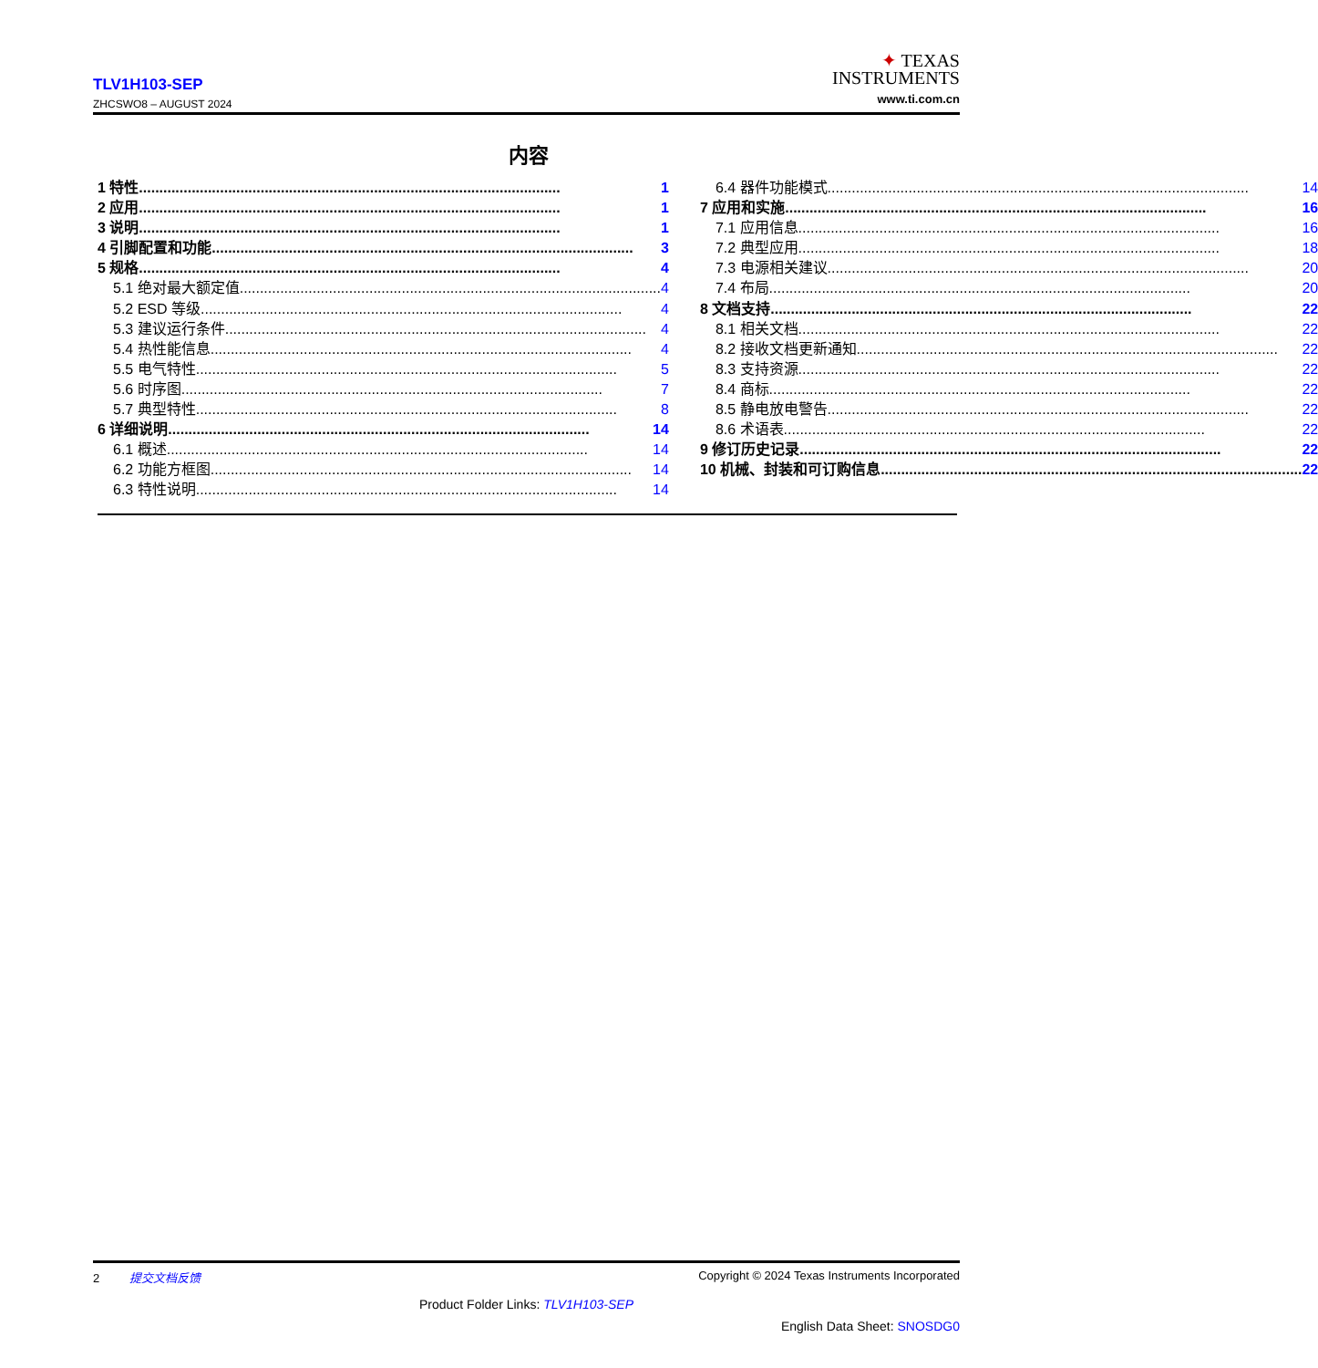TLV1H103-SEP
ZHCSWO8 – AUGUST 2024
✦ TEXAS
INSTRUMENTS
www.ti.com.cn
内容
1 特性........................................................................................................ 1
2 应用........................................................................................................ 1
3 说明........................................................................................................ 1
4 引脚配置和功能........................................................................................................ 3
5 规格........................................................................................................ 4
5.1 绝对最大额定值........................................................................................................ 4
5.2 ESD 等级........................................................................................................ 4
5.3 建议运行条件........................................................................................................ 4
5.4 热性能信息........................................................................................................ 4
5.5 电气特性........................................................................................................ 5
5.6 时序图........................................................................................................ 7
5.7 典型特性........................................................................................................ 8
6 详细说明........................................................................................................ 14
6.1 概述........................................................................................................ 14
6.2 功能方框图........................................................................................................ 14
6.3 特性说明........................................................................................................ 14
6.4 器件功能模式........................................................................................................ 14
7 应用和实施........................................................................................................ 16
7.1 应用信息........................................................................................................ 16
7.2 典型应用........................................................................................................ 18
7.3 电源相关建议........................................................................................................ 20
7.4 布局........................................................................................................ 20
8 文档支持........................................................................................................ 22
8.1 相关文档........................................................................................................ 22
8.2 接收文档更新通知........................................................................................................ 22
8.3 支持资源........................................................................................................ 22
8.4 商标........................................................................................................ 22
8.5 静电放电警告........................................................................................................ 22
8.6 术语表........................................................................................................ 22
9 修订历史记录........................................................................................................ 22
10 机械、封装和可订购信息........................................................................................................ 22
2 提交文档反馈 Copyright © 2024 Texas Instruments Incorporated
Product Folder Links: TLV1H103-SEP
English Data Sheet: SNOSDG0